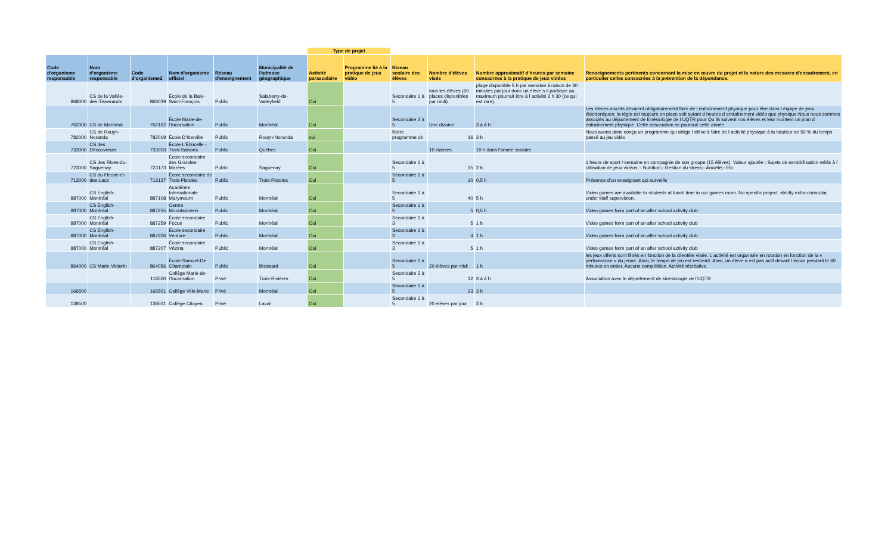| | | | | | | Type de projet | | | | | |
| --- | --- | --- | --- | --- | --- | --- | --- | --- | --- | --- | --- |
| Code d'organisme responsable | Nom d'organisme responsable | Code d'organisme2 | Nom d'organisme officiel | Réseau d'enseignement | Municipalité de l'adresse géographique | Activité parascolaire | Programme lié à la pratique de jeux vidéo | Niveau scolaire des élèves | Nombre d'élèves visés | Nombre approximatif d’heures par semaine consacrées à la pratique de jeux vidéos | Renseignements pertinents concernant la mise en œuvre du projet et la nature des mesures d'encadrement, en particulier celles consacrées à la prévention de la dépendance. |
| 868000 | CS de la Vallée-des-Tisserands | 868039 | École de la Baie-Saint-François | Public | Salaberry-de-Valleyfield | Oui | | Secondaire 1 à 5 | tous les élèves (60 places disponibles par midi) | plage disponible 5 h par semaine à raison de 30 minutes par jour donc un élève s il participe au maximum pourrait être à l activité 2 h 30 (ce qui est rare). | |
| 762000 | CS de Montréal | 762162 | École Marie-de-l'Incarnation | Public | Montréal | Oui | | Secondaire 2 à 5 | Une dizaine | 3 à 4 h | Les élèves inscrits devaient obligatoirement faire de l entraînement physique pour être dans l équipe de jeux électroniques: la règle est toujours en place soit autant d heures d entraînement vidéo que physique.Nous nous sommes associés au département de kinésiologie de l UQTR pour Qu ils suivent nos élèves et leur montent un plan d entraînement physique. Cette association se poursuit cette année. |
| 782000 | CS de Rouyn-Noranda | 782019 | École D'Iberville | Public | Rouyn-Noranda | oui | | Notre programme cit | 16 | 3 h | Nous avons donc conçu un programme qui oblige l élève à faire de l activité physique à la hauteur de 50 % du temps passé au jeu vidéo |
| 733000 | CS des Découvreurs | 733003 | École L'Étincelle - Trois-Saisons | Public | Québec | Oui | | | 10 classes | 10 h dans l'année scolaire | |
| 723000 | CS des Rives-du-Saguenay | 723173 | École secondaire des Grandes-Marées | Public | Saguenay | Oui | | Secondaire 1 à 5 | 15 | 2 h | 1 heure de sport / semaine en compagnie de son groupe (15 élèves). Valeur ajoutée : Sujets de sensibilisation reliés à l utilisation de jeux vidéos :- Nutrition;- Gestion du stress;- Anxiété;- Etc. |
| 713000 | CS du Fleuve-et-des-Lacs | 713127 | École secondaire de Trois-Pistoles | Public | Trois-Pistoles | Oui | | Secondaire 1 à 5 | 10 | 0,5 h | Présence d'un enseignant qui surveille |
| 887000 | CS English-Montréal | 887108 | Académie Internationale Marymount | Public | Montréal | Oui | | Secondaire 1 à 5 | 40 | 5 h | Video games are available to students at lunch time in our games room. No specific project, strictly extra-curricular, under staff supervision. |
| 887000 | CS English-Montréal | 887255 | Centre Mountainview | Public | Montréal | Oui | | Secondaire 1 à 5 | 5 | 0,5 h | Video games form part of an after school activity club |
| 887000 | CS English-Montréal | 887259 | École secondaire Focus | Public | Montréal | Oui | | Secondaire 1 à 3 | 5 | 1 h | Video games form part of an after school activity club |
| 887000 | CS English-Montréal | 887206 | École secondaire Venture | Public | Montréal | Oui | | Secondaire 1 à 3 | 4 | 1 h | Video games form part of an after school activity club |
| 887000 | CS English-Montréal | 887207 | École secondaire Vézina | Public | Montréal | Oui | | Secondaire 1 à 3 | 5 | 1 h | Video games form part of an after school activity club |
| 864000 | CS Marie-Victorin | 864056 | École Samuel-De Champlain | Public | Brossard | Oui | | Secondaire 1 à 5 | 20 élèves par midi | 1 h | les jeux offerts sont filtrés en fonction de la clientèle visée. L activité est organisée en rotation en fonction de la « performance » du jeune. Ainsi, le temps de jeu est restreint. Ainsi, un élève n est pas actif devant l écran pendant le 60 minutes en entier. Aucune compétition. Activité récréative. |
| | | 118500 | Collège Marie-de-l'Incarnation | Privé | Trois-Rivières | Oui | | Secondaire 2 à 5 | 12 | 3 à 4 h | Association avec le département de kinésiologie de l'UQTR |
| 166500 | | 166501 | Collège Ville-Marie | Privé | Montréal | Oui | | Secondaire 1 à 5 | 23 | 3 h | |
| 138500 | | 138501 | Collège Citoyen | Privé | Laval | Oui | | Secondaire 1 à 5 | 20 élèves par jour | 3 h | |